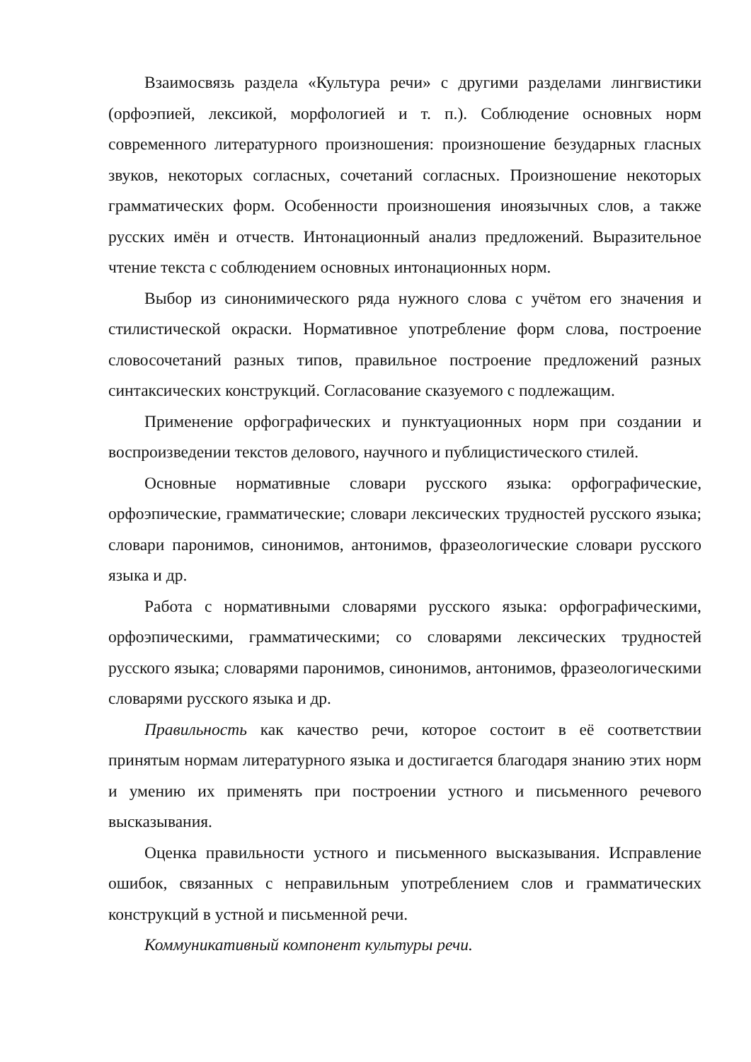Взаимосвязь раздела «Культура речи» с другими разделами лингвистики (орфоэпией, лексикой, морфологией и т. п.). Соблюдение основных норм современного литературного произношения: произношение безударных гласных звуков, некоторых согласных, сочетаний согласных. Произношение некоторых грамматических форм. Особенности произношения иноязычных слов, а также русских имён и отчеств. Интонационный анализ предложений. Выразительное чтение текста с соблюдением основных интонационных норм.
Выбор из синонимического ряда нужного слова с учётом его значения и стилистической окраски. Нормативное употребление форм слова, построение словосочетаний разных типов, правильное построение предложений разных синтаксических конструкций. Согласование сказуемого с подлежащим.
Применение орфографических и пунктуационных норм при создании и воспроизведении текстов делового, научного и публицистического стилей.
Основные нормативные словари русского языка: орфографические, орфоэпические, грамматические; словари лексических трудностей русского языка; словари паронимов, синонимов, антонимов, фразеологические словари русского языка и др.
Работа с нормативными словарями русского языка: орфографическими, орфоэпическими, грамматическими; со словарями лексических трудностей русского языка; словарями паронимов, синонимов, антонимов, фразеологическими словарями русского языка и др.
Правильность как качество речи, которое состоит в её соответствии принятым нормам литературного языка и достигается благодаря знанию этих норм и умению их применять при построении устного и письменного речевого высказывания.
Оценка правильности устного и письменного высказывания. Исправление ошибок, связанных с неправильным употреблением слов и грамматических конструкций в устной и письменной речи.
Коммуникативный компонент культуры речи.